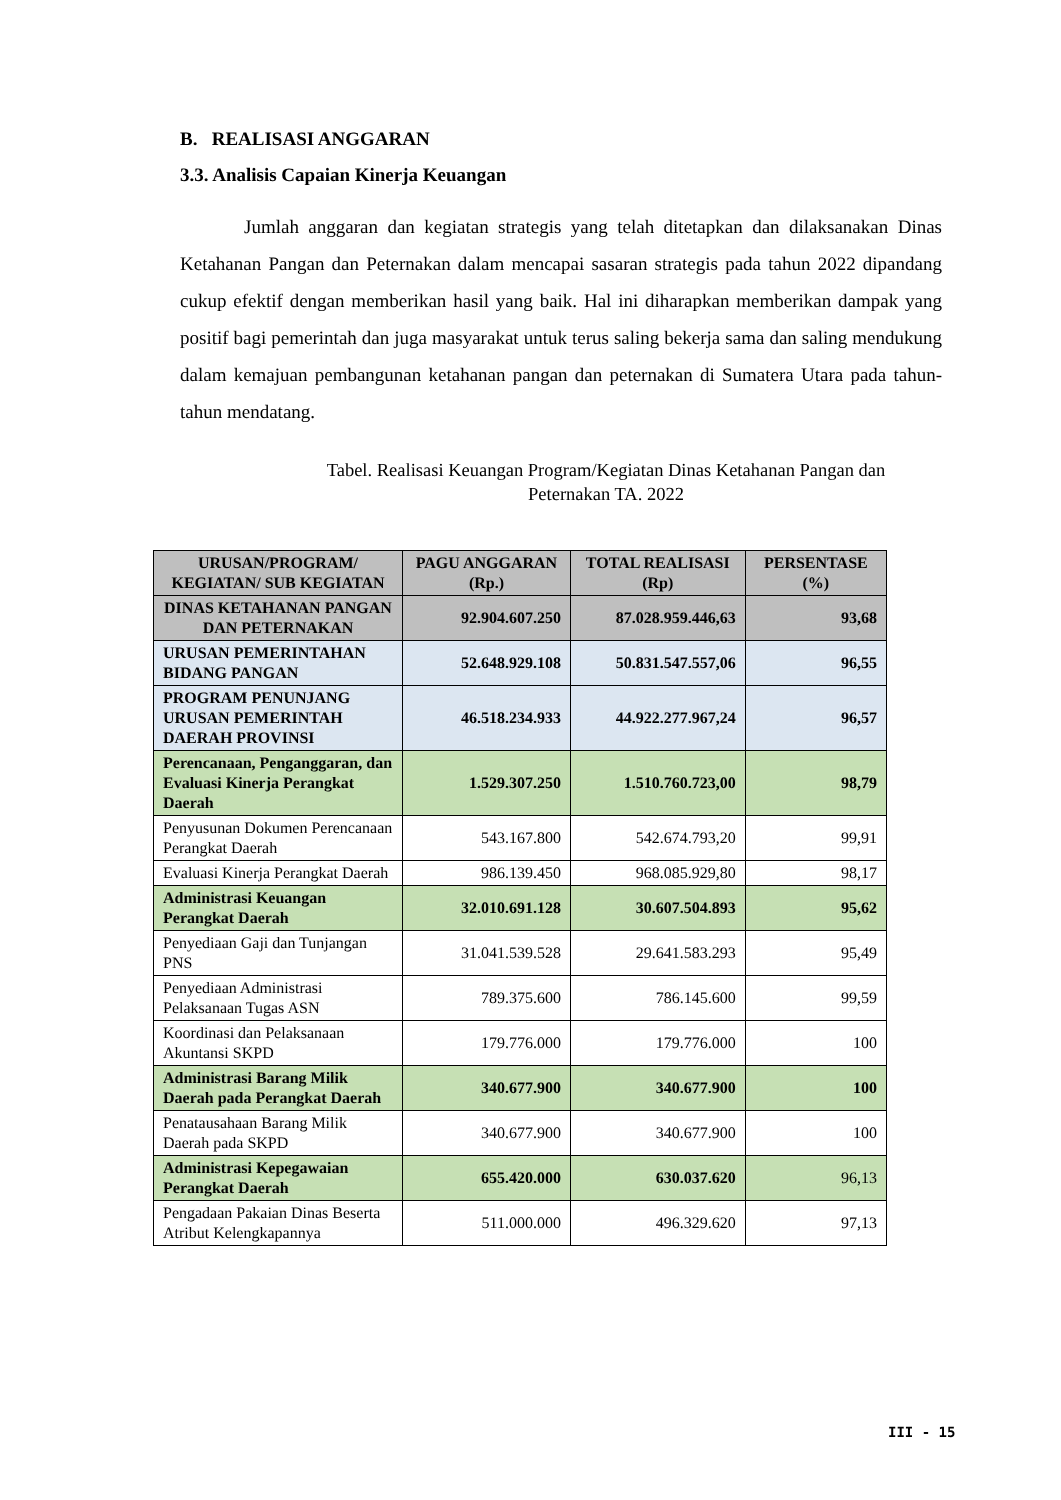B. REALISASI ANGGARAN
3.3. Analisis Capaian Kinerja Keuangan
Jumlah anggaran dan kegiatan strategis yang telah ditetapkan dan dilaksanakan Dinas Ketahanan Pangan dan Peternakan dalam mencapai sasaran strategis pada tahun 2022 dipandang cukup efektif dengan memberikan hasil yang baik. Hal ini diharapkan memberikan dampak yang positif bagi pemerintah dan juga masyarakat untuk terus saling bekerja sama dan saling mendukung dalam kemajuan pembangunan ketahanan pangan dan peternakan di Sumatera Utara pada tahun-tahun mendatang.
Tabel. Realisasi Keuangan Program/Kegiatan Dinas Ketahanan Pangan dan
Peternakan TA. 2022
| URUSAN/PROGRAM/ KEGIATAN/ SUB KEGIATAN | PAGU ANGGARAN (Rp.) | TOTAL REALISASI (Rp) | PERSENTASE (%) |
| --- | --- | --- | --- |
| DINAS KETAHANAN PANGAN DAN PETERNAKAN | 92.904.607.250 | 87.028.959.446,63 | 93,68 |
| URUSAN PEMERINTAHAN BIDANG PANGAN | 52.648.929.108 | 50.831.547.557,06 | 96,55 |
| PROGRAM PENUNJANG URUSAN PEMERINTAH DAERAH PROVINSI | 46.518.234.933 | 44.922.277.967,24 | 96,57 |
| Perencanaan, Penganggaran, dan Evaluasi Kinerja Perangkat Daerah | 1.529.307.250 | 1.510.760.723,00 | 98,79 |
| Penyusunan Dokumen Perencanaan Perangkat Daerah | 543.167.800 | 542.674.793,20 | 99,91 |
| Evaluasi Kinerja Perangkat Daerah | 986.139.450 | 968.085.929,80 | 98,17 |
| Administrasi Keuangan Perangkat Daerah | 32.010.691.128 | 30.607.504.893 | 95,62 |
| Penyediaan Gaji dan Tunjangan PNS | 31.041.539.528 | 29.641.583.293 | 95,49 |
| Penyediaan Administrasi Pelaksanaan Tugas ASN | 789.375.600 | 786.145.600 | 99,59 |
| Koordinasi dan Pelaksanaan Akuntansi SKPD | 179.776.000 | 179.776.000 | 100 |
| Administrasi Barang Milik Daerah pada Perangkat Daerah | 340.677.900 | 340.677.900 | 100 |
| Penatausahaan Barang Milik Daerah pada SKPD | 340.677.900 | 340.677.900 | 100 |
| Administrasi Kepegawaian Perangkat Daerah | 655.420.000 | 630.037.620 | 96,13 |
| Pengadaan Pakaian Dinas Beserta Atribut Kelengkapannya | 511.000.000 | 496.329.620 | 97,13 |
III - 15